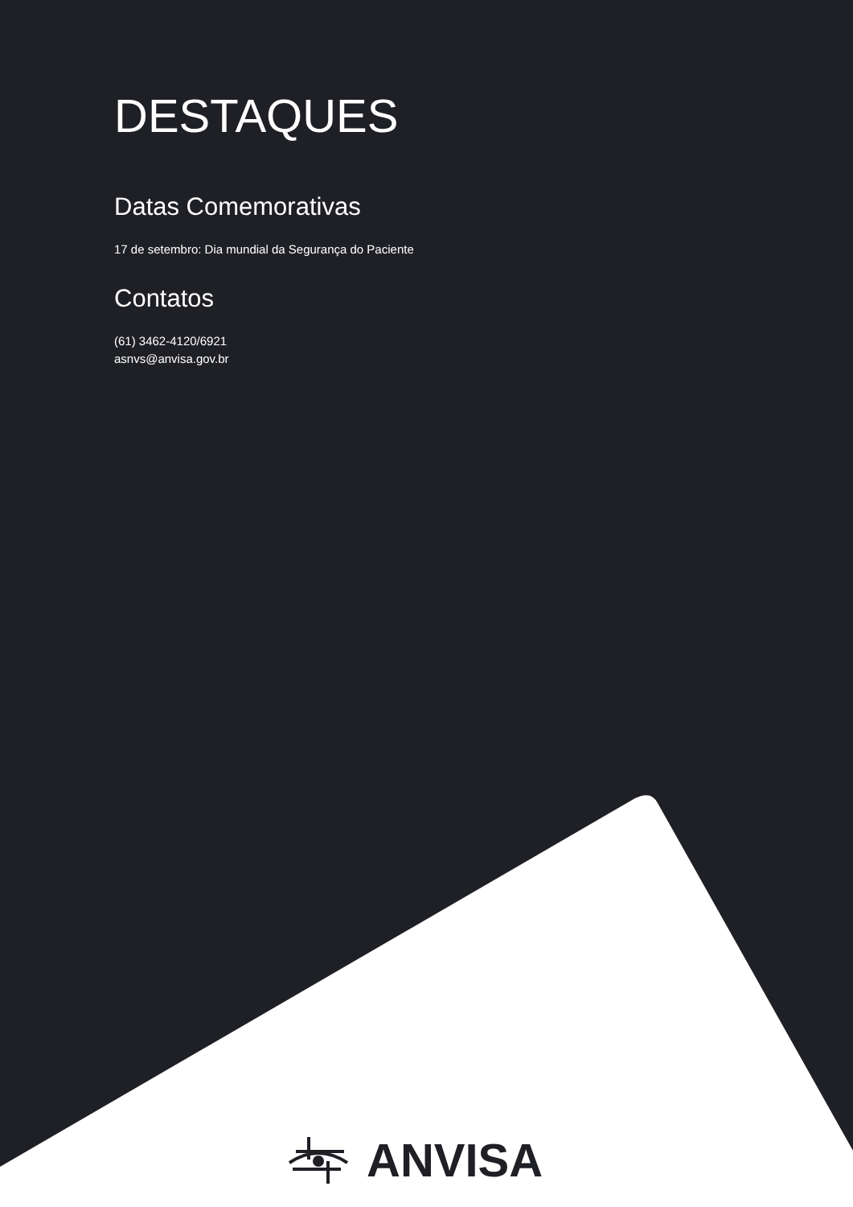DESTAQUES
Datas Comemorativas
17 de setembro: Dia mundial da Segurança do Paciente
Contatos
(61) 3462-4120/6921
asnvs@anvisa.gov.br
ANVISA